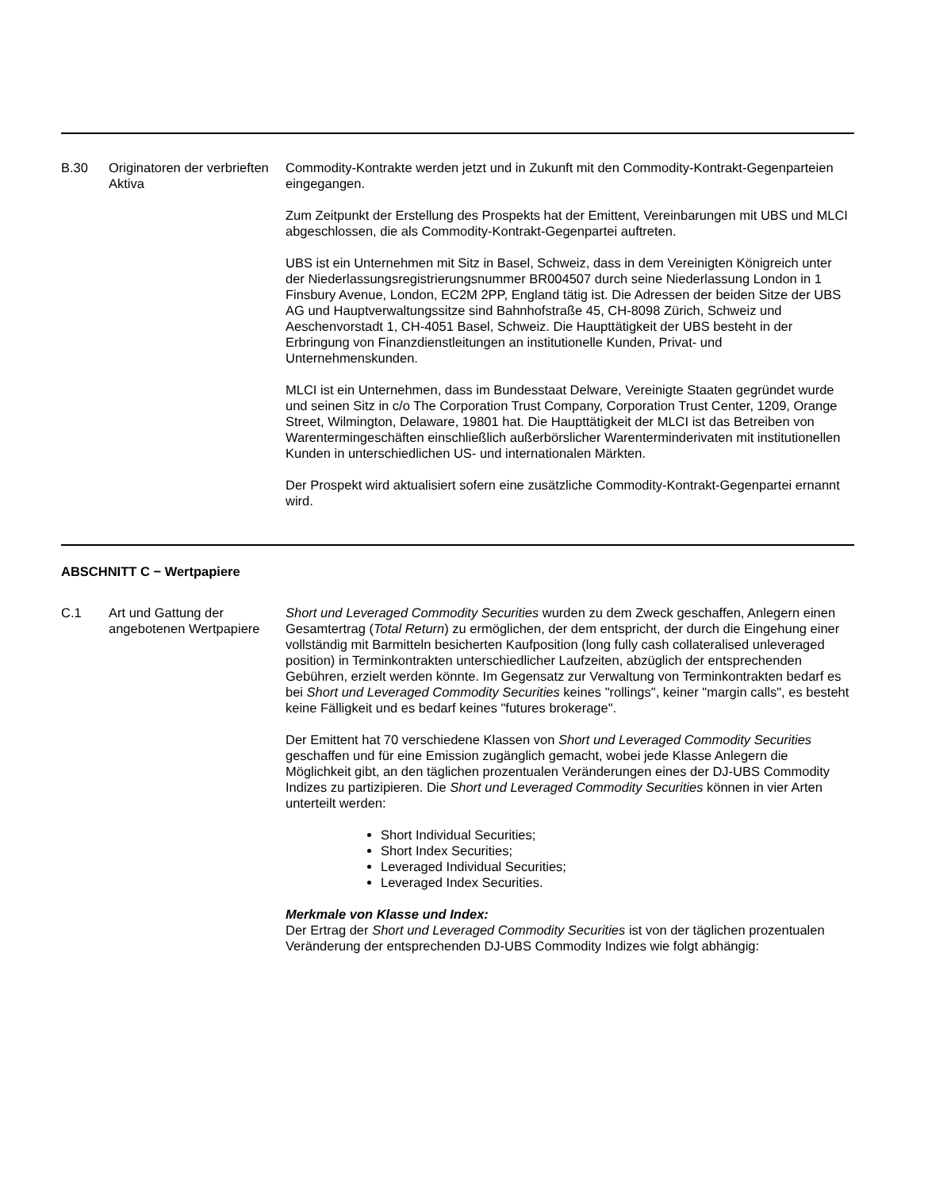B.30 Originatoren der verbrieften Aktiva
Commodity-Kontrakte werden jetzt und in Zukunft mit den Commodity-Kontrakt-Gegenparteien eingegangen.
Zum Zeitpunkt der Erstellung des Prospekts hat der Emittent, Vereinbarungen mit UBS und MLCI abgeschlossen, die als Commodity-Kontrakt-Gegenpartei auftreten.
UBS ist ein Unternehmen mit Sitz in Basel, Schweiz, dass in dem Vereinigten Königreich unter der Niederlassungsregistrierungsnummer BR004507 durch seine Niederlassung London in 1 Finsbury Avenue, London, EC2M 2PP, England tätig ist. Die Adressen der beiden Sitze der UBS AG und Hauptverwaltungssitze sind Bahnhofstraße 45, CH-8098 Zürich, Schweiz und Aeschenvorstadt 1, CH-4051 Basel, Schweiz. Die Haupttätigkeit der UBS besteht in der Erbringung von Finanzdienstleitungen an institutionelle Kunden, Privat- und Unternehmenskunden.
MLCI ist ein Unternehmen, dass im Bundesstaat Delware, Vereinigte Staaten gegründet wurde und seinen Sitz in c/o The Corporation Trust Company, Corporation Trust Center, 1209, Orange Street, Wilmington, Delaware, 19801 hat. Die Haupttätigkeit der MLCI ist das Betreiben von Warentermingeschäften einschließlich außerbörslicher Warenterminderivaten mit institutionellen Kunden in unterschiedlichen US- und internationalen Märkten.
Der Prospekt wird aktualisiert sofern eine zusätzliche Commodity-Kontrakt-Gegenpartei ernannt wird.
ABSCHNITT C − Wertpapiere
C.1 Art und Gattung der angebotenen Wertpapiere
Short und Leveraged Commodity Securities wurden zu dem Zweck geschaffen, Anlegern einen Gesamtertrag (Total Return) zu ermöglichen, der dem entspricht, der durch die Eingehung einer vollständig mit Barmitteln besicherten Kaufposition (long fully cash collateralised unleveraged position) in Terminkontrakten unterschiedlicher Laufzeiten, abzüglich der entsprechenden Gebühren, erzielt werden könnte. Im Gegensatz zur Verwaltung von Terminkontrakten bedarf es bei Short und Leveraged Commodity Securities keines "rollings", keiner "margin calls", es besteht keine Fälligkeit und es bedarf keines "futures brokerage".
Der Emittent hat 70 verschiedene Klassen von Short und Leveraged Commodity Securities geschaffen und für eine Emission zugänglich gemacht, wobei jede Klasse Anlegern die Möglichkeit gibt, an den täglichen prozentualen Veränderungen eines der DJ-UBS Commodity Indizes zu partizipieren. Die Short und Leveraged Commodity Securities können in vier Arten unterteilt werden:
Short Individual Securities;
Short Index Securities;
Leveraged Individual Securities;
Leveraged Index Securities.
Merkmale von Klasse und Index:
Der Ertrag der Short und Leveraged Commodity Securities ist von der täglichen prozentualen Veränderung der entsprechenden DJ-UBS Commodity Indizes wie folgt abhängig: